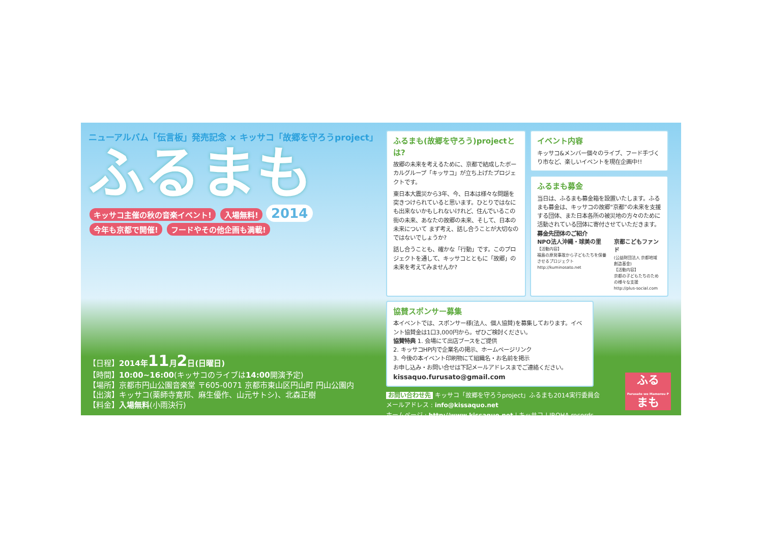ニューアルバム「伝言板」発売記念 × キッサコ「故郷を守ろうproject」
ふるまも
キッサコ主催の秋の音楽イベント! 入場無料! 2014
今年も京都で開催! フードやその他企画も満載!
【日程】2014年11月2日(日曜日)
【時間】10:00~16:00(キッサコのライブは14:00開演予定)
【場所】京都市円山公園音楽堂 〒605-0071 京都市東山区円山町 円山公園内
【出演】キッサコ(薬師寺寛邦、麻生優作、山元サトシ)、北森正樹
【料金】入場無料(小雨決行)
ふるまも(故郷を守ろう)projectとは?
故郷の未来を考えるために、京都で結成したボーカルグループ「キッサコ」が立ち上げたプロジェクトです。
東日本大震災から3年、今、日本は様々な問題を突きつけられていると思います。ひとりではなにも出来ないかもしれないけれど、住んでいるこの街の未来、あなたの故郷の未来、そして、日本の未来について まず考え、話し合うことが大切なのではないでしょうか?
話し合うことも、確かな「行動」です。このプロジェクトを通して、キッサコとともに「故郷」の未来を考えてみませんか?
イベント内容
キッサコ&メンバー個々のライブ、フード手づくり市など、楽しいイベントを現在企画中!!
ふるまも募金
当日は、ふるまも募金箱を設置いたします。ふるまも募金は、キッサコの故郷“京都”の未来を支援する団体、また日本各所の被災地の方々のために活動されている団体に寄付させていただきます。
募金先団体のご紹介
NPO法人沖縄・球美の里
【活動内容】
福島の原発事故から子どもたちを保養させるプロジェクト
http://kuminosato.net
京都こどもファンド
(公益財団法人 京都地域創造基金)
【活動内容】
京都の子どもたちのための様々な支援
http://plus-social.com
協賛スポンサー募集
本イベントでは、スポンサー様(法人、個人協賛)を募集しております。イベント協賛金は1口3,000円から。ぜひご検討ください。
協賛特典 1. 会場にて出店ブースをご提供
2. キッサコHP内で企業名の掲示、ホームページリンク
3. 今後の本イベント印刷物にて組織名・お名前を掲示
お申し込み・お問い合せは下記メールアドレスまでご連絡ください。
kissaquo.furusato@gmail.com
お問い合わせ先 キッサコ「故郷を守ろうproject」ふるまも2014実行委員会
メールアドレス : info@kissaquo.net
ホームページ : http://www.kissaquo.net | キッサコ | IROHA records
ふる
Furusato wo Mamorou P
まも